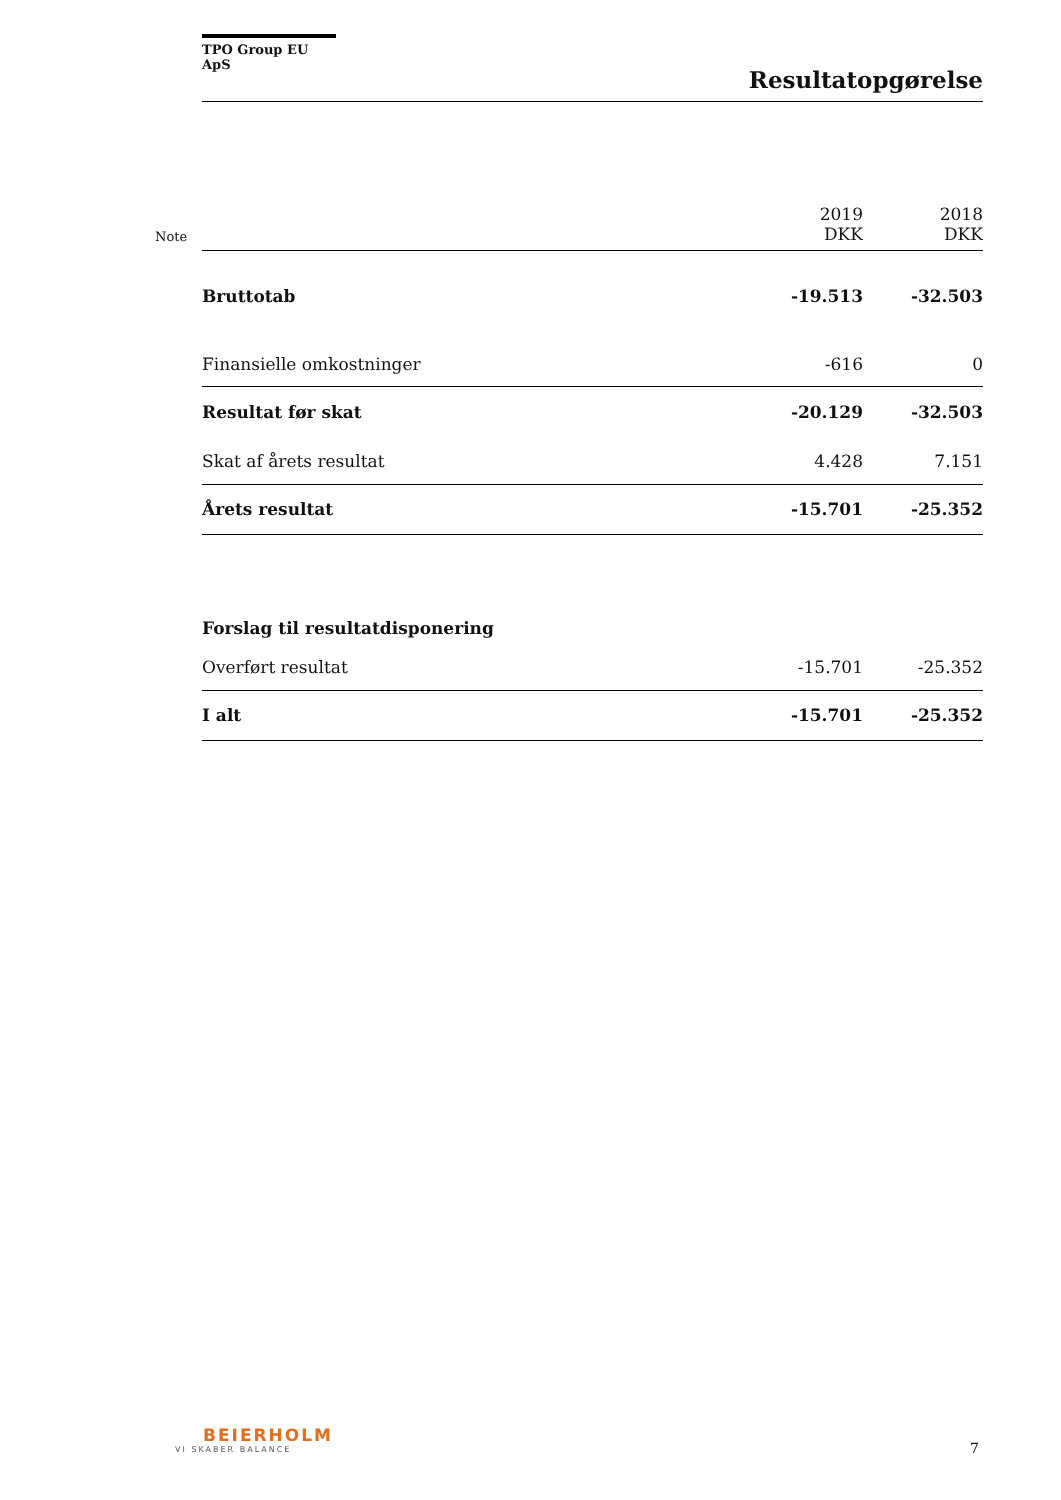TPO Group EU ApS
Resultatopgørelse
| Note | | 2019 DKK | 2018 DKK |
| | Bruttotab | -19.513 | -32.503 |
| | Finansielle omkostninger | -616 | 0 |
| | Resultat før skat | -20.129 | -32.503 |
| | Skat af årets resultat | 4.428 | 7.151 |
| | Årets resultat | -15.701 | -25.352 |
| | Forslag til resultatdisponering | | |
| | Overført resultat | -15.701 | -25.352 |
| | I alt | -15.701 | -25.352 |
BEIERHOLM
VI SKABER BALANCE
7